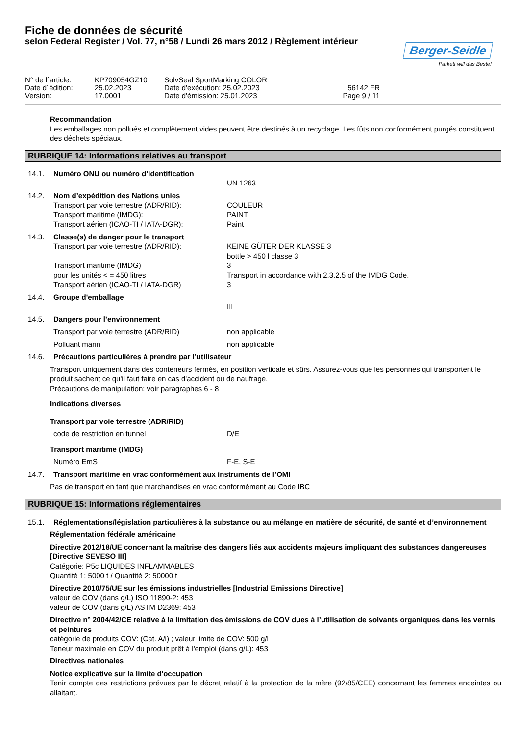Fiche de données de sécurité
selon Federal Register / Vol. 77, n°58 / Lundi 26 mars 2012 / Règlement intérieur
Berger-Seidle
Parkett will das Beste!
N° de l´article:
KP709054GZ10
SolvSeal SportMarking COLOR
Date d´édition:
25.02.2023
Date d'exécution: 25.02.2023
56142 FR
Version:
17.0001
Date d'émission: 25.01.2023
Page 9 / 11
Recommandation
Les emballages non pollués et complètement vides peuvent être destinés à un recyclage. Les fûts non conformément purgés constituent des déchets spéciaux.
RUBRIQUE 14: Informations relatives au transport
14.1. Numéro ONU ou numéro d’identification
UN 1263
14.2. Nom d’expédition des Nations unies
Transport par voie terrestre (ADR/RID): COULEUR
Transport maritime (IMDG): PAINT
Transport aérien (ICAO-TI / IATA-DGR): Paint
14.3. Classe(s) de danger pour le transport
Transport par voie terrestre (ADR/RID): KEINE GÜTER DER KLASSE 3
bottle > 450 l classe 3
Transport maritime (IMDG) 3
pour les unités < = 450 litres Transport in accordance with 2.3.2.5 of the IMDG Code.
Transport aérien (ICAO-TI / IATA-DGR) 3
14.4. Groupe d'emballage
III
14.5. Dangers pour l’environnement
Transport par voie terrestre (ADR/RID) non applicable
Polluant marin non applicable
14.6. Précautions particulières à prendre par l’utilisateur
Transport uniquement dans des conteneurs fermés, en position verticale et sûrs. Assurez-vous que les personnes qui transportent le produit sachent ce qu'il faut faire en cas d'accident ou de naufrage.
Précautions de manipulation: voir paragraphes 6 - 8
Indications diverses
Transport par voie terrestre (ADR/RID)
code de restriction en tunnel D/E
Transport maritime (IMDG)
Numéro EmS F-E, S-E
14.7. Transport maritime en vrac conformément aux instruments de l’OMI
Pas de transport en tant que marchandises en vrac conformément au Code IBC
RUBRIQUE 15: Informations réglementaires
15.1. Réglementations/législation particulières à la substance ou au mélange en matière de sécurité, de santé et d’environnement
Réglementation fédérale américaine
Directive 2012/18/UE concernant la maîtrise des dangers liés aux accidents majeurs impliquant des substances dangereuses [Directive SEVESO III]
Catégorie: P5c LIQUIDES INFLAMMABLES
Quantité 1: 5000 t / Quantité 2: 50000 t
Directive 2010/75/UE sur les émissions industrielles [Industrial Emissions Directive]
valeur de COV (dans g/L) ISO 11890-2: 453
valeur de COV (dans g/L) ASTM D2369: 453
Directive n° 2004/42/CE relative à la limitation des émissions de COV dues à l’utilisation de solvants organiques dans les vernis et peintures
catégorie de produits COV: (Cat. A/i) ; valeur limite de COV: 500 g/l
Teneur maximale en COV du produit prêt à l'emploi (dans g/L): 453
Directives nationales
Notice explicative sur la limite d'occupation
Tenir compte des restrictions prévues par le décret relatif à la protection de la mère (92/85/CEE) concernant les femmes enceintes ou allaitant.